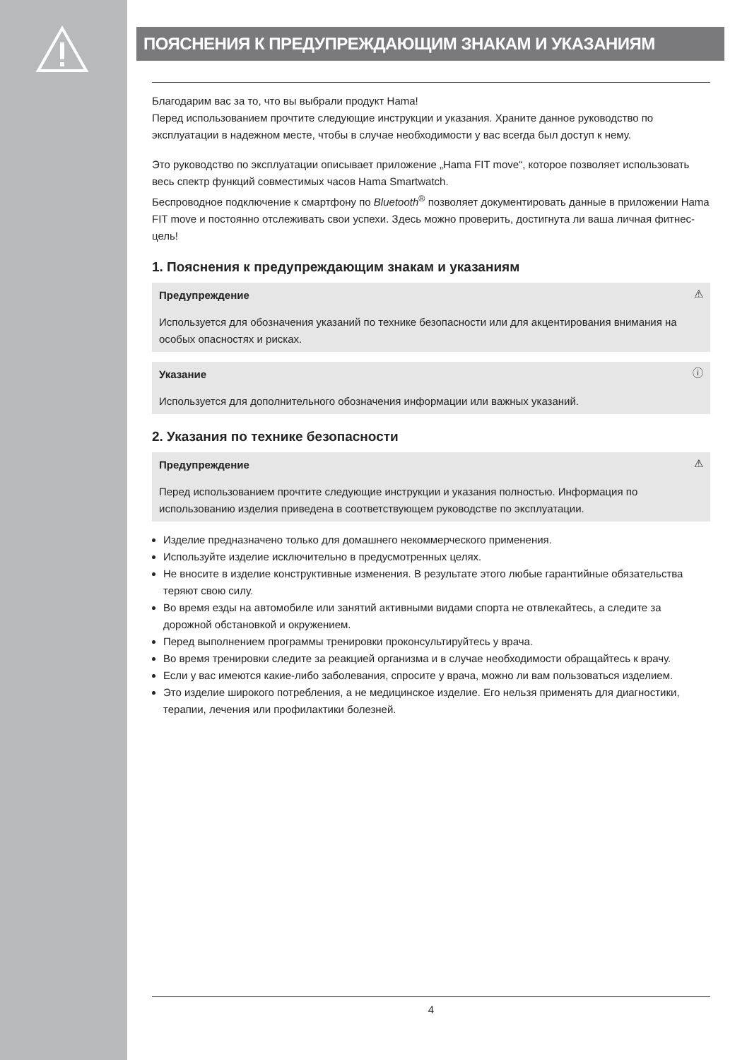ПОЯСНЕНИЯ К ПРЕДУПРЕЖДАЮЩИМ ЗНАКАМ И УКАЗАНИЯМ
Благодарим вас за то, что вы выбрали продукт Hama!
Перед использованием прочтите следующие инструкции и указания. Храните данное руководство по эксплуатации в надежном месте, чтобы в случае необходимости у вас всегда был доступ к нему.
Это руководство по эксплуатации описывает приложение „Hama FIT move“, которое позволяет использовать весь спектр функций совместимых часов Hama Smartwatch.
Беспроводное подключение к смартфону по Bluetooth<sup>®</sup> позволяет документировать данные в приложении Hama FIT move и постоянно отслеживать свои успехи. Здесь можно проверить, достигнута ли ваша личная фитнес-цель!
1. Пояснения к предупреждающим знакам и указаниям
⚠ Предупреждение
Используется для обозначения указаний по технике безопасности или для акцентирования внимания на особых опасностях и рисках.
ⓘ Указание
Используется для дополнительного обозначения информации или важных указаний.
2. Указания по технике безопасности
⚠ Предупреждение
Перед использованием прочтите следующие инструкции и указания полностью. Информация по использованию изделия приведена в соответствующем руководстве по эксплуатации.
Изделие предназначено только для домашнего некоммерческого применения.
Используйте изделие исключительно в предусмотренных целях.
Не вносите в изделие конструктивные изменения. В результате этого любые гарантийные обязательства теряют свою силу.
Во время езды на автомобиле или занятий активными видами спорта не отвлекайтесь, а следите за дорожной обстановкой и окружением.
Перед выполнением программы тренировки проконсультируйтесь у врача.
Во время тренировки следите за реакцией организма и в случае необходимости обращайтесь к врачу.
Если у вас имеются какие-либо заболевания, спросите у врача, можно ли вам пользоваться изделием.
Это изделие широкого потребления, а не медицинское изделие. Его нельзя применять для диагностики, терапии, лечения или профилактики болезней.
4